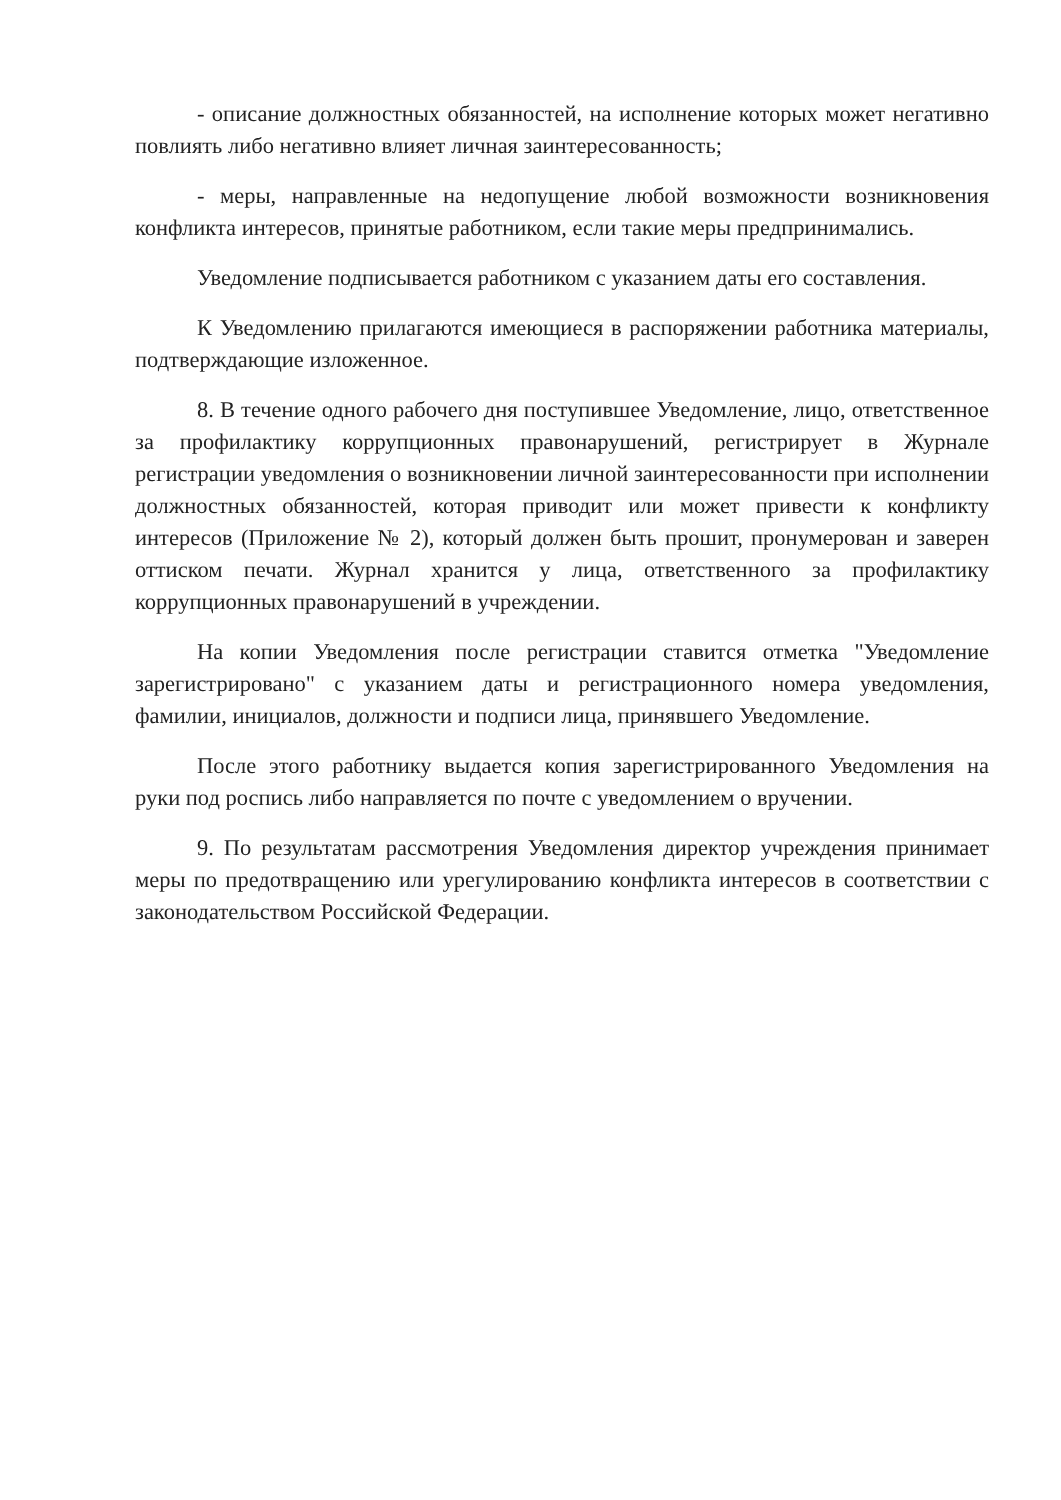- описание должностных обязанностей, на исполнение которых может негативно повлиять либо негативно влияет личная заинтересованность;
- меры, направленные на недопущение любой возможности возникновения конфликта интересов, принятые работником, если такие меры предпринимались.
Уведомление подписывается работником с указанием даты его составления.
К Уведомлению прилагаются имеющиеся в распоряжении работника материалы, подтверждающие изложенное.
8. В течение одного рабочего дня поступившее Уведомление, лицо, ответственное за профилактику коррупционных правонарушений, регистрирует в Журнале регистрации уведомления о возникновении личной заинтересованности при исполнении должностных обязанностей, которая приводит или может привести к конфликту интересов (Приложение № 2), который должен быть прошит, пронумерован и заверен оттиском печати. Журнал хранится у лица, ответственного за профилактику коррупционных правонарушений в учреждении.
На копии Уведомления после регистрации ставится отметка "Уведомление зарегистрировано" с указанием даты и регистрационного номера уведомления, фамилии, инициалов, должности и подписи лица, принявшего Уведомление.
После этого работнику выдается копия зарегистрированного Уведомления на руки под роспись либо направляется по почте с уведомлением о вручении.
9. По результатам рассмотрения Уведомления директор учреждения принимает меры по предотвращению или урегулированию конфликта интересов в соответствии с законодательством Российской Федерации.